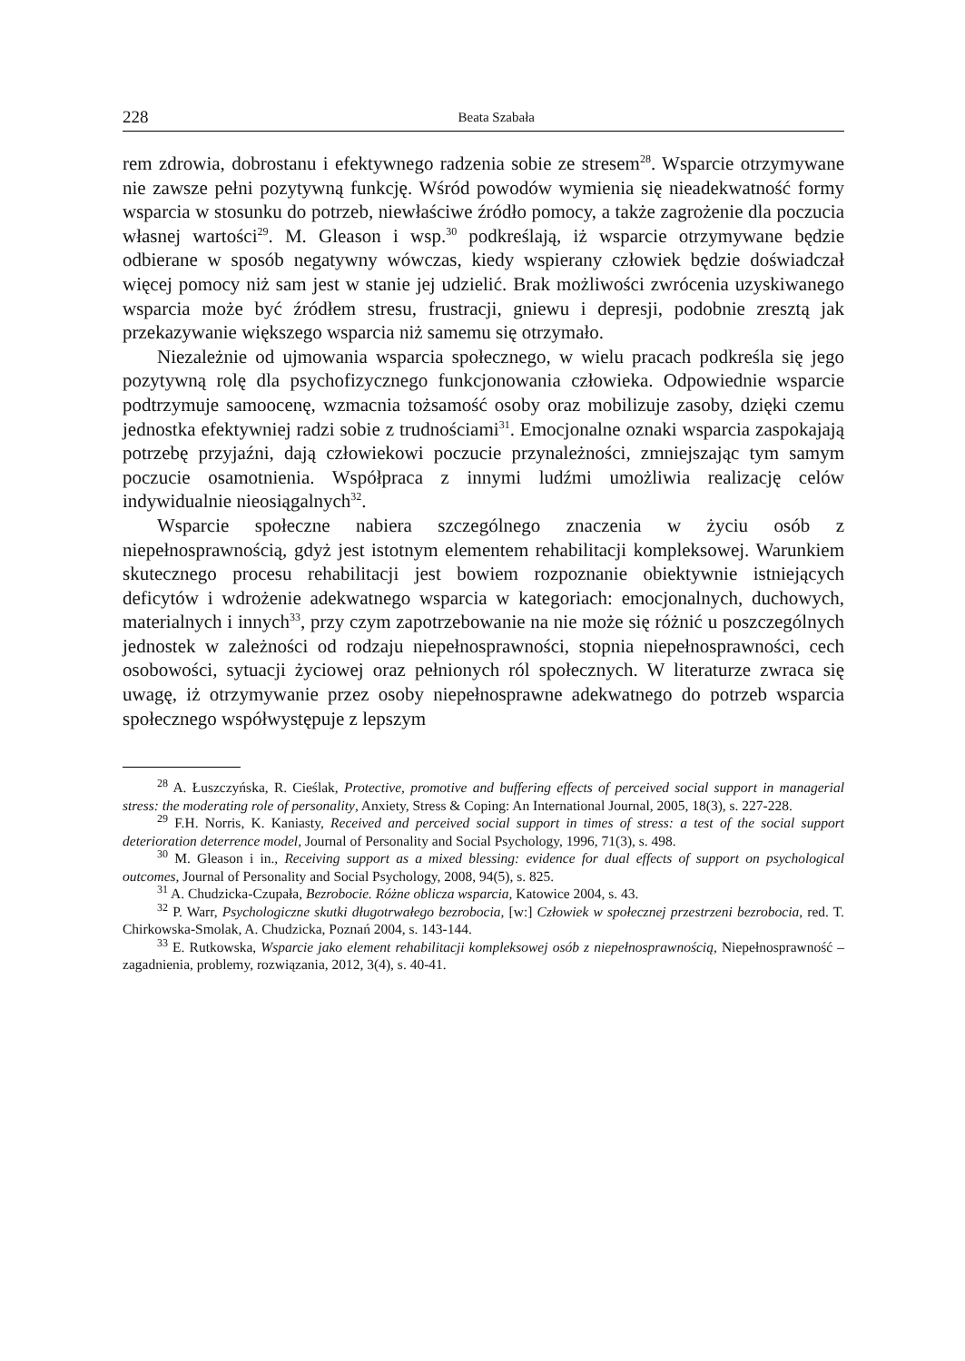228 Beata Szabała
rem zdrowia, dobrostanu i efektywnego radzenia sobie ze stresem<sup>28</sup>. Wsparcie otrzymywane nie zawsze pełni pozytywną funkcję. Wśród powodów wymienia się nieadekwatność formy wsparcia w stosunku do potrzeb, niewłaściwe źródło pomocy, a także zagrożenie dla poczucia własnej wartości<sup>29</sup>. M. Gleason i wsp.<sup>30</sup> podkreślają, iż wsparcie otrzymywane będzie odbierane w sposób negatywny wówczas, kiedy wspierany człowiek będzie doświadczał więcej pomocy niż sam jest w stanie jej udzielić. Brak możliwości zwrócenia uzyskiwanego wsparcia może być źródłem stresu, frustracji, gniewu i depresji, podobnie zresztą jak przekazywanie większego wsparcia niż samemu się otrzymało.
Niezależnie od ujmowania wsparcia społecznego, w wielu pracach podkreśla się jego pozytywną rolę dla psychofizycznego funkcjonowania człowieka. Odpowiednie wsparcie podtrzymuje samoocenę, wzmacnia tożsamość osoby oraz mobilizuje zasoby, dzięki czemu jednostka efektywniej radzi sobie z trudnościami<sup>31</sup>. Emocjonalne oznaki wsparcia zaspokajają potrzebę przyjaźni, dają człowiekowi poczucie przynależności, zmniejszając tym samym poczucie osamotnienia. Współpraca z innymi ludźmi umożliwia realizację celów indywidualnie nieosiągalnych<sup>32</sup>.
Wsparcie społeczne nabiera szczególnego znaczenia w życiu osób z niepełnosprawnością, gdyż jest istotnym elementem rehabilitacji kompleksowej. Warunkiem skutecznego procesu rehabilitacji jest bowiem rozpoznanie obiektywnie istniejących deficytów i wdrożenie adekwatnego wsparcia w kategoriach: emocjonalnych, duchowych, materialnych i innych<sup>33</sup>, przy czym zapotrzebowanie na nie może się różnić u poszczególnych jednostek w zależności od rodzaju niepełnosprawności, stopnia niepełnosprawności, cech osobowości, sytuacji życiowej oraz pełnionych ról społecznych. W literaturze zwraca się uwagę, iż otrzymywanie przez osoby niepełnosprawne adekwatnego do potrzeb wsparcia społecznego współwystępuje z lepszym
<sup>28</sup> A. Łuszczyńska, R. Cieślak, Protective, promotive and buffering effects of perceived social support in managerial stress: the moderating role of personality, Anxiety, Stress & Coping: An International Journal, 2005, 18(3), s. 227-228.
<sup>29</sup> F.H. Norris, K. Kaniasty, Received and perceived social support in times of stress: a test of the social support deterioration deterrence model, Journal of Personality and Social Psychology, 1996, 71(3), s. 498.
<sup>30</sup> M. Gleason i in., Receiving support as a mixed blessing: evidence for dual effects of support on psychological outcomes, Journal of Personality and Social Psychology, 2008, 94(5), s. 825.
<sup>31</sup> A. Chudzicka-Czupała, Bezrobocie. Różne oblicza wsparcia, Katowice 2004, s. 43.
<sup>32</sup> P. Warr, Psychologiczne skutki długotrwałego bezrobocia, [w:] Człowiek w społecznej przestrzeni bezrobocia, red. T. Chirkowska-Smolak, A. Chudzicka, Poznań 2004, s. 143-144.
<sup>33</sup> E. Rutkowska, Wsparcie jako element rehabilitacji kompleksowej osób z niepełnosprawnością, Niepełnosprawność – zagadnienia, problemy, rozwiązania, 2012, 3(4), s. 40-41.